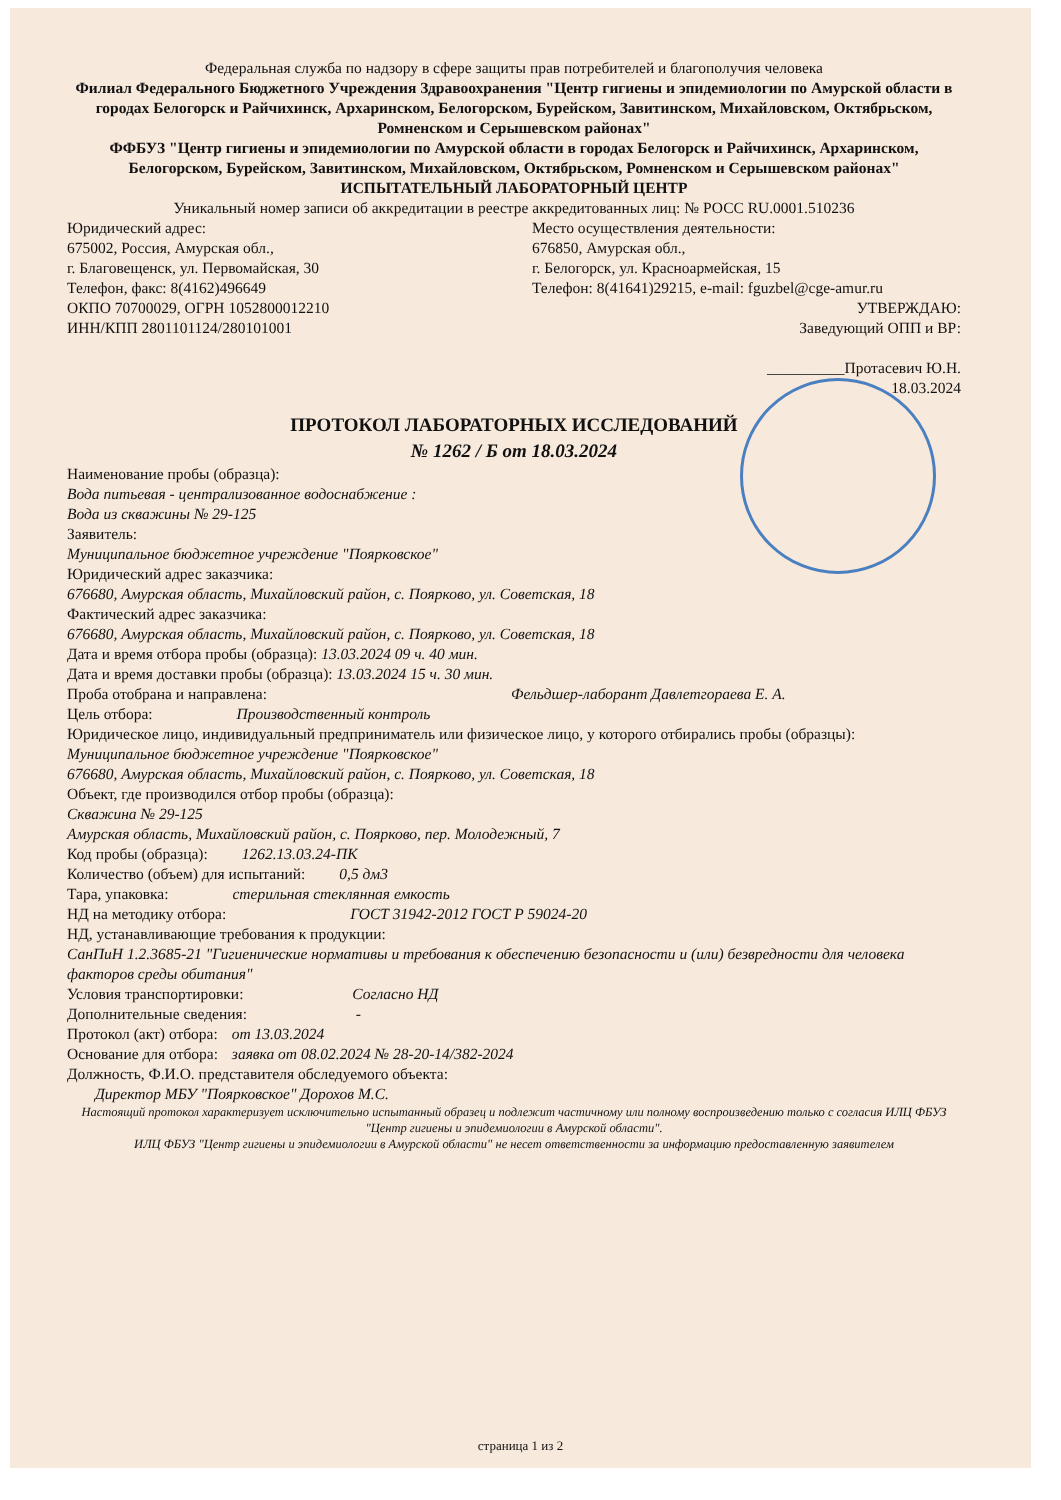Федеральная служба по надзору в сфере защиты прав потребителей и благополучия человека
Филиал Федерального Бюджетного Учреждения Здравоохранения "Центр гигиены и эпидемиологии по Амурской области в городах Белогорск и Райчихинск, Архаринском, Белогорском, Бурейском, Завитинском, Михайловском, Октябрьском, Ромненском и Серышевском районах"
ФФБУЗ "Центр гигиены и эпидемиологии по Амурской области в городах Белогорск и Райчихинск, Архаринском, Белогорском, Бурейском, Завитинском, Михайловском, Октябрьском, Ромненском и Серышевском районах"
ИСПЫТАТЕЛЬНЫЙ ЛАБОРАТОРНЫЙ ЦЕНТР
Уникальный номер записи об аккредитации в реестре аккредитованных лиц: № РОСС RU.0001.510236
Юридический адрес:
675002, Россия, Амурская обл.,
г. Благовещенск, ул. Первомайская, 30
Телефон, факс: 8(4162)496649
ОКПО 70700029, ОГРН 1052800012210
ИНН/КПП 2801101124/280101001
Место осуществления деятельности:
676850, Амурская обл.,
г. Белогорск, ул. Красноармейская, 15
Телефон: 8(41641)29215, e-mail: fguzbel@cge-amur.ru
УТВЕРЖДАЮ:
Заведующий ОПП и ВР:
__________Протасевич Ю.Н.
18.03.2024
ПРОТОКОЛ ЛАБОРАТОРНЫХ ИССЛЕДОВАНИЙ
№ 1262 / Б от 18.03.2024
Наименование пробы (образца):
Вода питьевая - централизованное водоснабжение :
Вода из скважины № 29-125
Заявитель:
Муниципальное бюджетное учреждение "Поярковское"
Юридический адрес заказчика:
676680, Амурская область, Михайловский район, с. Поярково, ул. Советская, 18
Фактический адрес заказчика:
676680, Амурская область, Михайловский район, с. Поярково, ул. Советская, 18
Дата и время отбора пробы (образца): 13.03.2024 09 ч. 40 мин.
Дата и время доставки пробы (образца): 13.03.2024 15 ч. 30 мин.
Проба отобрана и направлена: Фельдшер-лаборант Давлетгораева Е. А.
Цель отбора: Производственный контроль
Юридическое лицо, индивидуальный предприниматель или физическое лицо, у которого отбирались пробы (образцы):
Муниципальное бюджетное учреждение "Поярковское"
676680, Амурская область, Михайловский район, с. Поярково, ул. Советская, 18
Объект, где производился отбор пробы (образца):
Скважина № 29-125
Амурская область, Михайловский район, с. Поярково, пер. Молодежный, 7
Код пробы (образца): 1262.13.03.24-ПК
Количество (объем) для испытаний: 0,5 дм3
Тара, упаковка: стерильная стеклянная емкость
НД на методику отбора: ГОСТ 31942-2012 ГОСТ Р 59024-20
НД, устанавливающие требования к продукции:
СанПиН 1.2.3685-21 "Гигиенические нормативы и требования к обеспечению безопасности и (или) безвредности для человека факторов среды обитания"
Условия транспортировки: Согласно НД
Дополнительные сведения: -
Протокол (акт) отбора: от 13.03.2024
Основание для отбора: заявка от 08.02.2024 № 28-20-14/382-2024
Должность, Ф.И.О. представителя обследуемого объекта:
Директор МБУ "Поярковское" Дорохов М.С.
Настоящий протокол характеризует исключительно испытанный образец и подлежит частичному или полному воспроизведению только с согласия ИЛЦ ФБУЗ "Центр гигиены и эпидемиологии в Амурской области".
ИЛЦ ФБУЗ "Центр гигиены и эпидемиологии в Амурской области" не несет ответственности за информацию предоставленную заявителем
страница 1 из 2